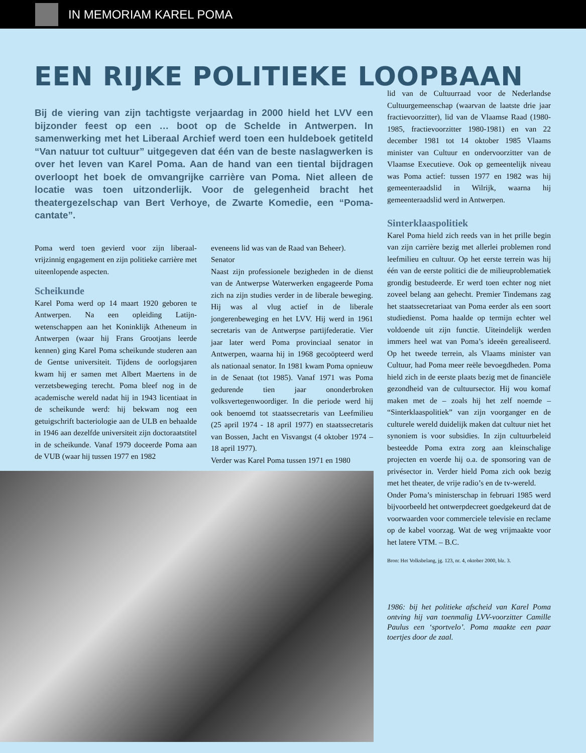IN MEMORIAM KAREL POMA
EEN RIJKE POLITIEKE LOOPBAAN
Bij de viering van zijn tachtigste verjaardag in 2000 hield het LVV een bijzonder feest op een … boot op de Schelde in Antwerpen. In samenwerking met het Liberaal Archief werd toen een huldeboek getiteld “Van natuur tot cultuur” uitgegeven dat één van de beste naslagwerken is over het leven van Karel Poma. Aan de hand van een tiental bijdragen overloopt het boek de omvangrijke carrière van Poma. Niet alleen de locatie was toen uitzonderlijk. Voor de gelegenheid bracht het theatergezelschap van Bert Verhoye, de Zwarte Komedie, een “Poma-cantate”.
Poma werd toen gevierd voor zijn liberaal-vrijzinnig engagement en zijn politieke carrière met uiteenlopende aspecten.
Scheikunde
Karel Poma werd op 14 maart 1920 geboren te Antwerpen. Na een opleiding Latijn-wetenschappen aan het Koninklijk Atheneum in Antwerpen (waar hij Frans Grootjans leerde kennen) ging Karel Poma scheikunde studeren aan de Gentse universiteit. Tijdens de oorlogsjaren kwam hij er samen met Albert Maertens in de verzetsbeweging terecht. Poma bleef nog in de academische wereld nadat hij in 1943 licentiaat in de scheikunde werd: hij bekwam nog een getuigschrift bacteriologie aan de ULB en behaalde in 1946 aan dezelfde universiteit zijn doctoraatstitel in de scheikunde. Vanaf 1979 doceerde Poma aan de VUB (waar hij tussen 1977 en 1982
eveneens lid was van de Raad van Beheer).
Senator
Naast zijn professionele bezigheden in de dienst van de Antwerpse Waterwerken engageerde Poma zich na zijn studies verder in de liberale beweging. Hij was al vlug actief in de liberale jongerenbeweging en het LVV. Hij werd in 1961 secretaris van de Antwerpse partijfederatie. Vier jaar later werd Poma provinciaal senator in Antwerpen, waarna hij in 1968 gecoöpteerd werd als nationaal senator. In 1981 kwam Poma opnieuw in de Senaat (tot 1985). Vanaf 1971 was Poma gedurende tien jaar ononderbroken volksvertegenwoordiger. In die periode werd hij ook benoemd tot staatssecretaris van Leefmilieu (25 april 1974 - 18 april 1977) en staatssecretaris van Bossen, Jacht en Visvangst (4 oktober 1974 – 18 april 1977).
Verder was Karel Poma tussen 1971 en 1980
lid van de Cultuurraad voor de Nederlandse Cultuurgemeenschap (waarvan de laatste drie jaar fractievoorzitter), lid van de Vlaamse Raad (1980-1985, fractievoorzitter 1980-1981) en van 22 december 1981 tot 14 oktober 1985 Vlaams minister van Cultuur en ondervoorzitter van de Vlaamse Executieve. Ook op gemeentelijk niveau was Poma actief: tussen 1977 en 1982 was hij gemeenteraadslid in Wilrijk, waarna hij gemeenteraadslid werd in Antwerpen.
Sinterklaaspolitiek
Karel Poma hield zich reeds van in het prille begin van zijn carrière bezig met allerlei problemen rond leefmilieu en cultuur. Op het eerste terrein was hij één van de eerste politici die de milieuproblematiek grondig bestudeerde. Er werd toen echter nog niet zoveel belang aan gehecht. Premier Tindemans zag het staatssecretariaat van Poma eerder als een soort studiedienst. Poma haalde op termijn echter wel voldoende uit zijn functie. Uiteindelijk werden immers heel wat van Poma’s ideeën gerealiseerd. Op het tweede terrein, als Vlaams minister van Cultuur, had Poma meer reële bevoegdheden. Poma hield zich in de eerste plaats bezig met de financiële gezondheid van de cultuursector. Hij wou komaf maken met de – zoals hij het zelf noemde – “Sinterklaaspolitiek” van zijn voorganger en de culturele wereld duidelijk maken dat cultuur niet het synoniem is voor subsidies. In zijn cultuurbeleid besteedde Poma extra zorg aan kleinschalige projecten en voerde hij o.a. de sponsoring van de privésector in. Verder hield Poma zich ook bezig met het theater, de vrije radio’s en de tv-wereld.
Onder Poma’s ministerschap in februari 1985 werd bijvoorbeeld het ontwerpdecreet goedgekeurd dat de voorwaarden voor commerciele televisie en reclame op de kabel voorzag. Wat de weg vrijmaakte voor het latere VTM. – B.C.
Bron: Het Volksbelang, jg. 123, nr. 4, oktober 2000, blz. 3.
1986: bij het politieke afscheid van Karel Poma ontving hij van toenmalig LVV-voorzitter Camille Paulus een ‘sportvelo’. Poma maakte een paar toertjes door de zaal.